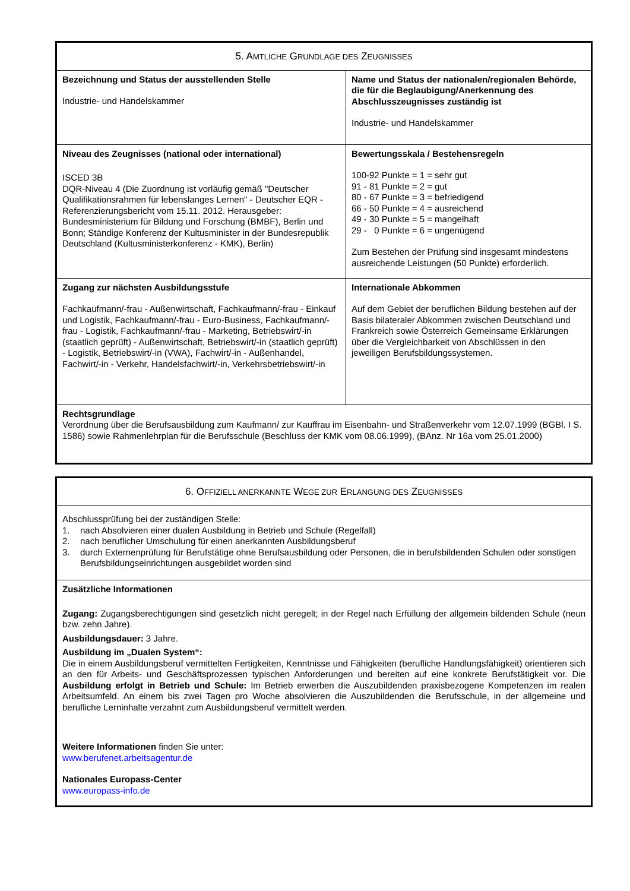| 5. A MTLICHE G RUNDLAGE DES Z EUGNISSES | |
| --- | --- |
| Bezeichnung und Status der ausstellenden Stelle Industrie- und Handelskammer | Name und Status der nationalen/regionalen Behörde, die für die Beglaubigung/Anerkennung des Abschlusszeugnisses zuständig ist Industrie- und Handelskammer |
| Niveau des Zeugnisses (national oder international) ISCED 3B DQR-Niveau 4 (Die Zuordnung ist vorläufig gemäß "Deutscher Qualifikationsrahmen für lebenslanges Lernen" - Deutscher EQR - Referenzierungsbericht vom 15.11. 2012. Herausgeber: Bundesministerium für Bildung und Forschung (BMBF), Berlin und Bonn; Ständige Konferenz der Kultusminister in der Bundesrepublik Deutschland (Kultusministerkonferenz - KMK), Berlin) | Bewertungsskala / Bestehensregeln 100-92 Punkte = 1 = sehr gut 91 - 81 Punkte = 2 = gut 80 - 67 Punkte = 3 = befriedigend 66 - 50 Punkte = 4 = ausreichend 49 - 30 Punkte = 5 = mangelhaft 29 - 0 Punkte = 6 = ungenügend Zum Bestehen der Prüfung sind insgesamt mindestens ausreichende Leistungen (50 Punkte) erforderlich. |
| Zugang zur nächsten Ausbildungsstufe Fachkaufmann/-frau - Außenwirtschaft, Fachkaufmann/-frau - Einkauf und Logistik, Fachkaufmann/-frau - Euro-Business, Fachkaufmann/-frau - Logistik, Fachkaufmann/-frau - Marketing, Betriebswirt/-in (staatlich geprüft) - Außenwirtschaft, Betriebswirt/-in (staatlich geprüft) - Logistik, Betriebswirt/-in (VWA), Fachwirt/-in - Außenhandel, Fachwirt/-in - Verkehr, Handelsfachwirt/-in, Verkehrsbetriebswirt/-in | Internationale Abkommen Auf dem Gebiet der beruflichen Bildung bestehen auf der Basis bilateraler Abkommen zwischen Deutschland und Frankreich sowie Österreich Gemeinsame Erklärungen über die Vergleichbarkeit von Abschlüssen in den jeweiligen Berufsbildungssystemen. |
| Rechtsgrundlage Verordnung über die Berufsausbildung zum Kaufmann/ zur Kauffrau im Eisenbahn- und Straßenverkehr vom 12.07.1999 (BGBl. I S. 1586) sowie Rahmenlehrplan für die Berufsschule (Beschluss der KMK vom 08.06.1999), (BAnz. Nr 16a vom 25.01.2000) | |
| 6. O FFIZIELL ANERKANNTE W EGE ZUR E RLANGUNG DES Z EUGNISSES |
| --- |
| Abschlussprüfung bei der zuständigen Stelle: 1. nach Absolvieren einer dualen Ausbildung in Betrieb und Schule (Regelfall) 2. nach beruflicher Umschulung für einen anerkannten Ausbildungsberuf 3. durch Externenprüfung für Berufstätige ohne Berufsausbildung oder Personen, die in berufsbildenden Schulen oder sonstigen Berufsbildungseinrichtungen ausgebildet worden sind |
| Zusätzliche Informationen Zugang: Zugangsberechtigungen sind gesetzlich nicht geregelt; in der Regel nach Erfüllung der allgemein bildenden Schule (neun bzw. zehn Jahre). Ausbildungsdauer: 3 Jahre. Ausbildung im „Dualen System“: Die in einem Ausbildungsberuf vermittelten Fertigkeiten, Kenntnisse und Fähigkeiten (berufliche Handlungsfähigkeit) orientieren sich an den für Arbeits- und Geschäftsprozessen typischen Anforderungen und bereiten auf eine konkrete Berufstätigkeit vor. Die Ausbildung erfolgt in Betrieb und Schule: Im Betrieb erwerben die Auszubildenden praxisbezogene Kompetenzen im realen Arbeitsumfeld. An einem bis zwei Tagen pro Woche absolvieren die Auszubildenden die Berufsschule, in der allgemeine und berufliche Lerninhalte verzahnt zum Ausbildungsberuf vermittelt werden. Weitere Informationen finden Sie unter: www.berufenet.arbeitsagentur.de Nationales Europass-Center www.europass-info.de |